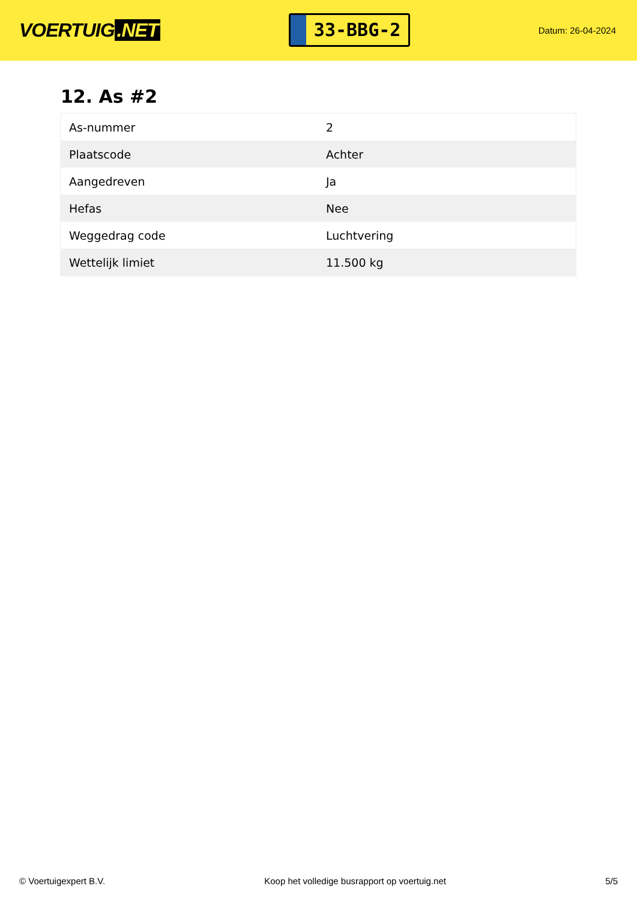VOERTUIG.NET
33-BBG-2
Datum: 26-04-2024
12. As #2
| As-nummer | 2 |
| Plaatscode | Achter |
| Aangedreven | Ja |
| Hefas | Nee |
| Weggedrag code | Luchtvering |
| Wettelijk limiet | 11.500 kg |
© Voertuigexpert B.V. Koop het volledige busrapport op voertuig.net 5/5